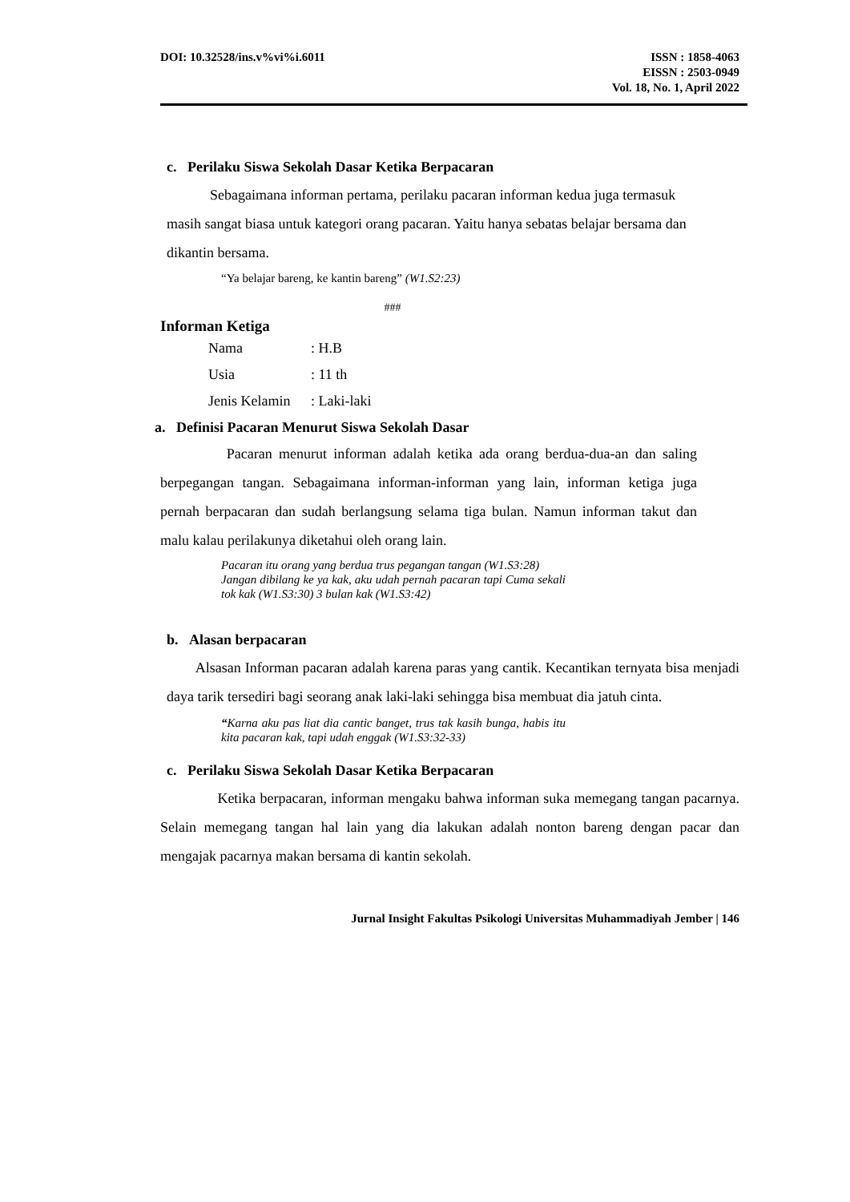DOI: 10.32528/ins.v%vi%i.6011 ISSN : 1858-4063
EISSN : 2503-0949
Vol. 18, No. 1, April 2022
c. Perilaku Siswa Sekolah Dasar Ketika Berpacaran
Sebagaimana informan pertama, perilaku pacaran informan kedua juga termasuk masih sangat biasa untuk kategori orang pacaran. Yaitu hanya sebatas belajar bersama dan dikantin bersama.
“Ya belajar bareng, ke kantin bareng” (W1.S2:23)
###
Informan Ketiga
| Nama | : H.B |
| Usia | : 11 th |
| Jenis Kelamin | : Laki-laki |
a. Definisi Pacaran Menurut Siswa Sekolah Dasar
Pacaran menurut informan adalah ketika ada orang berdua-dua-an dan saling berpegangan tangan. Sebagaimana informan-informan yang lain, informan ketiga juga pernah berpacaran dan sudah berlangsung selama tiga bulan. Namun informan takut dan malu kalau perilakunya diketahui oleh orang lain.
Pacaran itu orang yang berdua trus pegangan tangan (W1.S3:28)
Jangan dibilang ke ya kak, aku udah pernah pacaran tapi Cuma sekali tok kak (W1.S3:30) 3 bulan kak (W1.S3:42)
b. Alasan berpacaran
Alsasan Informan pacaran adalah karena paras yang cantik. Kecantikan ternyata bisa menjadi daya tarik tersediri bagi seorang anak laki-laki sehingga bisa membuat dia jatuh cinta.
“Karna aku pas liat dia cantic banget, trus tak kasih bunga, habis itu kita pacaran kak, tapi udah enggak (W1.S3:32-33)
c. Perilaku Siswa Sekolah Dasar Ketika Berpacaran
Ketika berpacaran, informan mengaku bahwa informan suka memegang tangan pacarnya. Selain memegang tangan hal lain yang dia lakukan adalah nonton bareng dengan pacar dan mengajak pacarnya makan bersama di kantin sekolah.
Jurnal Insight Fakultas Psikologi Universitas Muhammadiyah Jember | 146